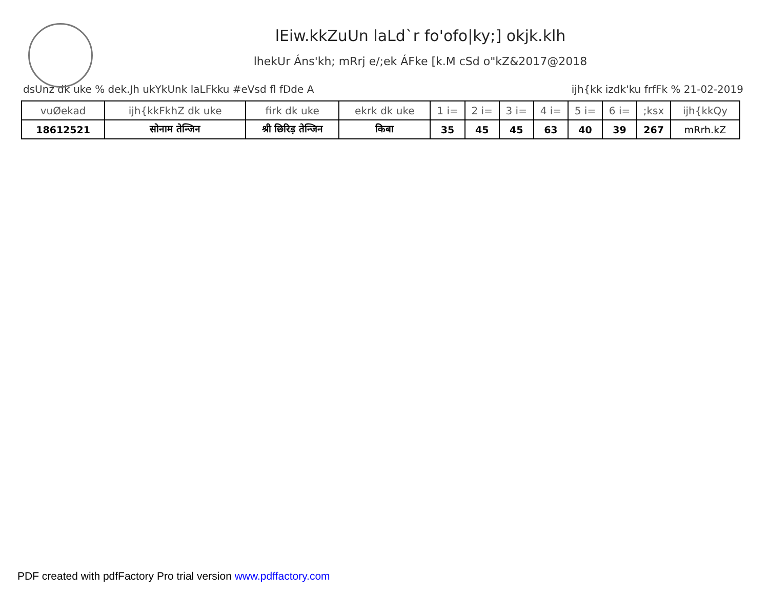lEiw.kkZuUn laLd`r fo'ofo|ky;] okjk.klh
lhekUr Áns'kh; mRrj e/;ek ÁFke [k.M cSd o"kZ&2017@2018
dsUnz dk uke % dek.Jh ukYkUnk laLFkku #eVsd fl fDde A ijh{kk izdk'ku frfFk % 21-02-2019
| vuØekad | ijh{kkFkhZ dk uke | firk dk uke | ekrk dk uke | 1 i= | 2 i= | 3 i= | 4 i= | 5 i= | 6 i= | ;ksx | ijh{kkQy |
| --- | --- | --- | --- | --- | --- | --- | --- | --- | --- | --- | --- |
| 18612521 | सोनाम तेन्जिन | श्री छिरिड़ तेन्जिन | किबा | 35 | 45 | 45 | 63 | 40 | 39 | 267 | mRrh.kZ |
PDF created with pdfFactory Pro trial version www.pdffactory.com